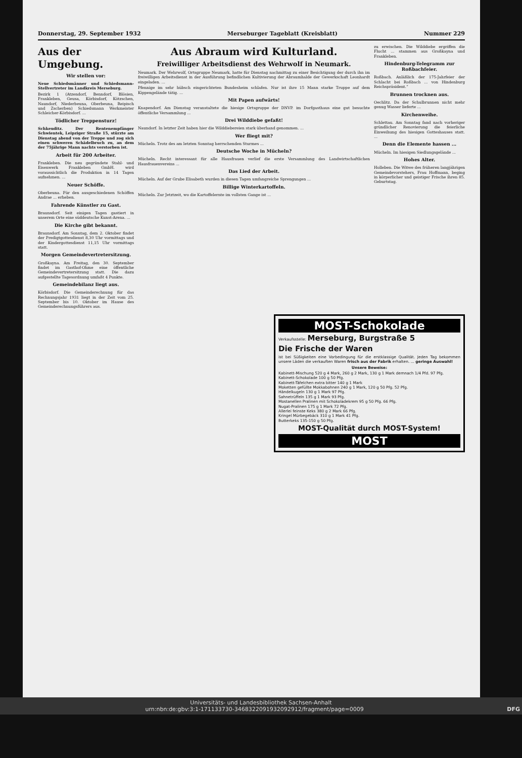Donnerstag, 29. September 1932 Merseburger Tageblatt (Kreisblatt) Nummer 229
Aus der Umgebung.
Wir stellen vor:
Neue Schiedsmänner und Schiedsmann-Stellvertreter im Landkreis Merseburg.
Bezirk 1 (Atzendorf, Benndorf, Blösien, Frankleben, Geusa, Körbisdorf, Kötzschen, Naundorf, Niederbeuna, Oberbeuna, Reipisch und Zscherben) Schiedsmann Werkmeister Schleicher-Körbisdorf. ...
Tödlicher Treppensturz!
Schkeuditz. Der Rentenempfänger Schwientek, Leipziger Straße 15, stürzte am Dienstag abend von der Treppe und zog sich einen schweren Schädelbruch zu, an dem der 75jährige Mann nachts verstorben ist.
Arbeit für 200 Arbeiter.
Frankleben. Die neu gegründete Stahl- und Eisenwerk Frankleben GmbH. wird voraussichtlich die Produktion in 14 Tagen aufnehmen. ...
Neuer Schöffe.
Oberbeuna. Für den ausgeschiedenen Schöffen Andrae ... erheben.
Fahrende Künstler zu Gast.
Braunsdorf. Seit einigen Tagen gastiert in unserem Orte eine süddeutsche Kunst-Arena. ...
Die Kirche gibt bekannt.
Braunsdorf. Am Sonntag, dem 2. Oktober findet der Predigtgottesdienst 8,30 Uhr vormittags und der Kindergottesdienst 11,15 Uhr vormittags statt.
Morgen Gemeindevertretersitzung.
Großkayna. Am Freitag, den 30. September findet im Gasthof-Ohme eine öffentliche Gemeindevertretersitzung statt. Die dazu aufgestellte Tagesordnung umfaßt 4 Punkte.
Gemeindebilanz liegt aus.
Körbisdorf. Die Gemeinderechnung für das Rechnungsjahr 1931 liegt in der Zeit vom 25. September bis 10. Oktober im Hause des Gemeinderechnungsführers aus.
Aus Abraum wird Kulturland.
Freiwilliger Arbeitsdienst des Wehrwolf in Neumark.
Neumark. Der Wehrwolf, Ortsgruppe Neumark, hatte für Dienstag nachmittag zu einer Besichtigung der durch ihn im freiwilligen Arbeitsdienst in der Ausführung befindlichen Kultivierung der Abraumhalde der Gewerkschaft Leonhardt eingeladen. ...
Pfennige im sehr hübsch eingerichteten Bundesheim schlafen. Nur ist ihre 15 Mann starke Truppe auf dem Kippengelände tätig. ...
Mit Papen aufwärts!
Knapendorf. Am Dienstag veranstaltete die hiesige Ortsgruppe der DNVP. im Dorfgasthaus eine gut besuchte öffentliche Versammlung ...
Drei Wilddiebe gefaßt!
Naundorf. In letzter Zeit haben hier die Wilddiebereien stark überhand genommen. ...
Wer fliegt mit?
Mücheln. Trotz des am letzten Sonntag herrschenden Sturmes ...
Deutsche Woche in Mücheln?
Mücheln. Recht interessant für alle Hausfrauen verlief die erste Versammlung des Landwirtschaftlichen Hausfrauenvereins ...
Das Lied der Arbeit.
Mücheln. Auf der Grube Elisabeth wurden in diesen Tagen umfangreiche Sprengungen ...
Billige Winterkartoffeln.
Mücheln. Zur Jetztzeit, wo die Kartoffelernte im vollsten Gange ist ...
zu erwischen. Die Wilddiebe ergriffen die Flucht ... stammen aus Großkayna und Frankleben.
Hindenburg-Telegramm zur Roßbachfeier.
Roßbach. Anläßlich der 175-Jahrfeier der Schlacht bei Roßbach ... von Hindenburg Reichspräsident.“
Brunnen trocknen aus.
Oechlitz. Da der Schulbrunnen nicht mehr genug Wasser lieferte ...
Kirchenweihe.
Schlettau. Am Sonntag fand nach vorheriger gründlicher Renovierung die feierliche Einweihung des hiesigen Gotteshauses statt. ...
Denn die Elemente hassen ...
Mücheln. Im hiesigen Siedlungsgelände ...
Hohes Alter.
Holleben. Die Witwe des früheren langjährigen Gemeindevorstehers, Frau Hoffmann, beging in körperlicher und geistiger Frische ihren 85. Geburtstag.
MOST-Schokolade
Verkaufsstelle: Merseburg, Burgstraße 5
Die Frische der Waren
ist bei Süßigkeiten eine Vorbedingung für die erstklassige Qualität. Jeden Tag bekommen unsere Läden die verkauften Waren frisch aus der Fabrik erhalten. ... geringe Auswahl!
Unsere Beweise:
Kabinett-Mischung 520 g 4 Mark, 260 g 2 Mark, 130 g 1 Mark demnach 1/4 Pfd. 97 Pfg.
Kabinett-Schokolade 100 g 50 Pfg.
Kabinett-Täfelchen extra bitter 140 g 1 Mark
Moketten gefüllte Mokkabohnen 240 g 1 Mark, 120 g 50 Pfg. 52 Pfg.
Händelkugeln 130 g 1 Mark 97 Pfg.
Sahnetrüffeln 135 g 1 Mark 93 Pfg.
Mostanellen Pralinen mit Schokoladekrem 95 g 50 Pfg. 66 Pfg.
Nugat-Pralinen 175 g 1 Mark 72 Pfg.
Allerlei feinste Keks 380 g 2 Mark 66 Pfg.
Kringel Mürbegebäck 310 g 1 Mark 41 Pfg.
Butterkeks 135-150 g 50 Pfg.
MOST-Qualität durch MOST-System!
MOST
Universitäts- und Landesbibliothek Sachsen-Anhalt
urn:nbn:de:gbv:3:1-171133730-3468322091932092912/fragment/page=0009 DFG